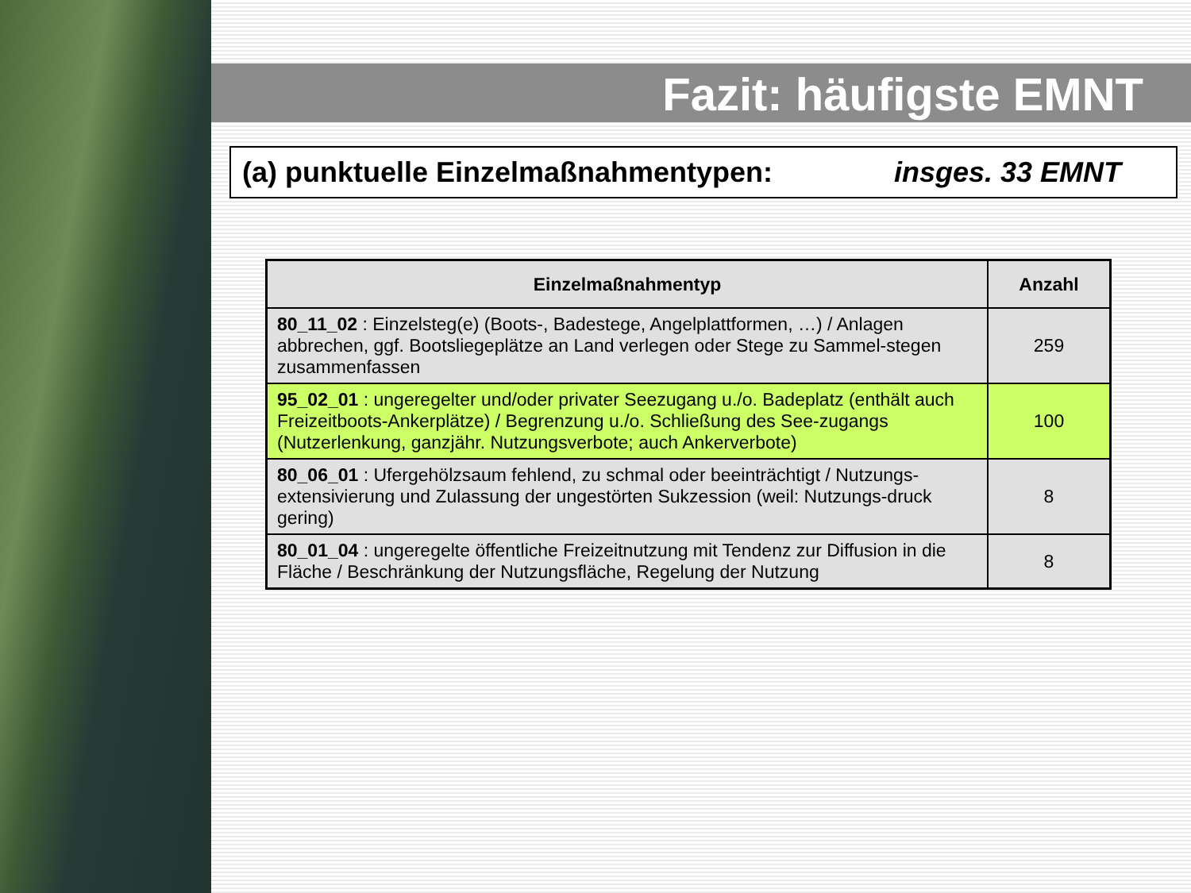Fazit: häufigste EMNT
(a) punktuelle Einzelmaßnahmentypen: insges. 33 EMNT
| Einzelmaßnahmentyp | Anzahl |
| --- | --- |
| 80_11_02 : Einzelsteg(e) (Boots-, Badestege, Angelplattformen, …) / Anlagen abbrechen, ggf. Bootsliegeplätze an Land verlegen oder Stege zu Sammel-stegen zusammenfassen | 259 |
| 95_02_01 : ungeregelter und/oder privater Seezugang u./o. Badeplatz (enthält auch Freizeitboots-Ankerplätze) / Begrenzung u./o. Schließung des See-zugangs (Nutzerlenkung, ganzjähr. Nutzungsverbote; auch Ankerverbote) | 100 |
| 80_06_01 : Ufergehölzsaum fehlend, zu schmal oder beeinträchtigt / Nutzungs-extensivierung und Zulassung der ungestörten Sukzession (weil: Nutzungs-druck gering) | 8 |
| 80_01_04 : ungeregelte öffentliche Freizeitnutzung mit Tendenz zur Diffusion in die Fläche / Beschränkung der Nutzungsfläche, Regelung der Nutzung | 8 |